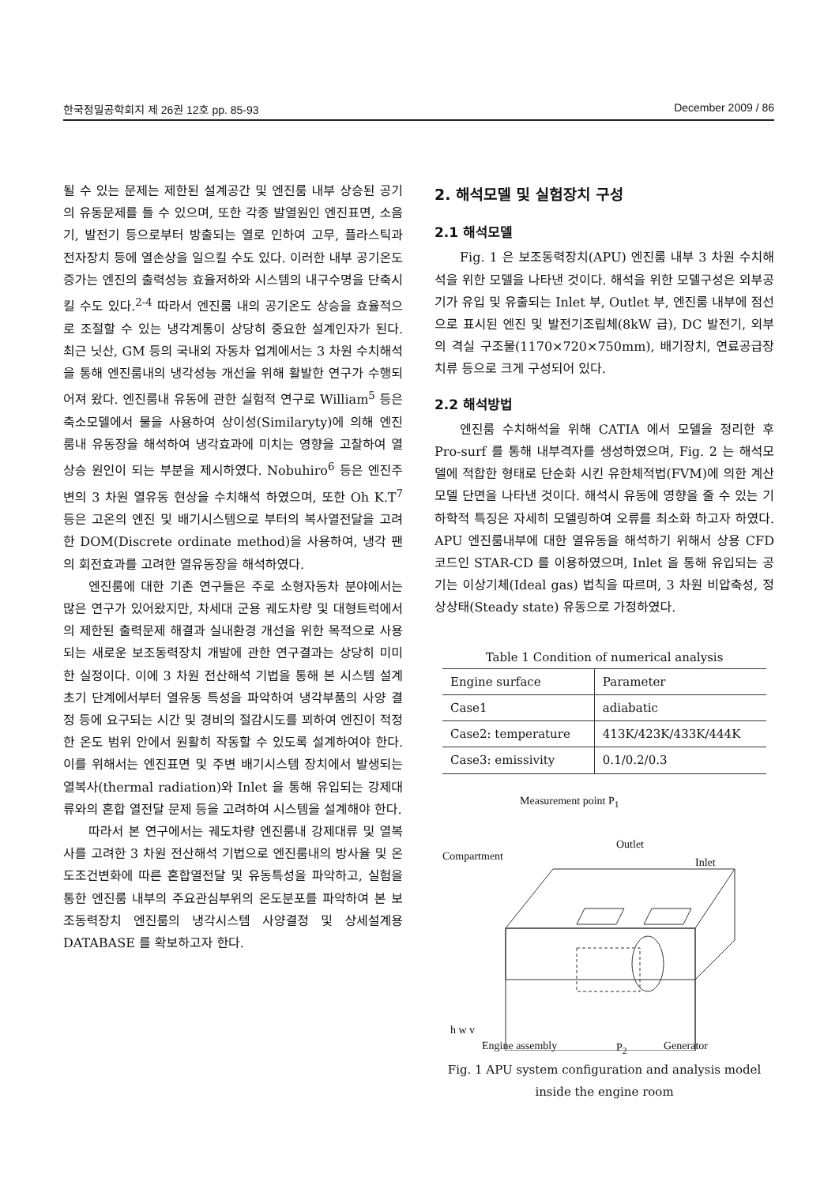한국정밀공학회지 제 26권 12호 pp. 85-93 December 2009 / 86
될 수 있는 문제는 제한된 설계공간 및 엔진룸 내부 상승된 공기의 유동문제를 들 수 있으며, 또한 각종 발열원인 엔진표면, 소음기, 발전기 등으로부터 방출되는 열로 인하여 고무, 플라스틱과 전자장치 등에 열손상을 일으킬 수도 있다. 이러한 내부 공기온도 증가는 엔진의 출력성능 효율저하와 시스템의 내구수명을 단축시킬 수도 있다.<sup>2-4</sup> 따라서 엔진룸 내의 공기온도 상승을 효율적으로 조절할 수 있는 냉각계통이 상당히 중요한 설계인자가 된다. 최근 닛산, GM 등의 국내외 자동차 업계에서는 3 차원 수치해석을 통해 엔진룸내의 냉각성능 개선을 위해 활발한 연구가 수행되어져 왔다. 엔진룸내 유동에 관한 실험적 연구로 William<sup>5</sup> 등은 축소모델에서 물을 사용하여 상이성(Similaryty)에 의해 엔진룸내 유동장을 해석하여 냉각효과에 미치는 영향을 고찰하여 열상승 원인이 되는 부분을 제시하였다. Nobuhiro<sup>6</sup> 등은 엔진주변의 3 차원 열유동 현상을 수치해석 하였으며, 또한 Oh K.T<sup>7</sup> 등은 고온의 엔진 및 배기시스템으로 부터의 복사열전달을 고려한 DOM(Discrete ordinate method)을 사용하여, 냉각 팬의 회전효과를 고려한 열유동장을 해석하였다.
엔진룸에 대한 기존 연구들은 주로 소형자동차 분야에서는 많은 연구가 있어왔지만, 차세대 군용 궤도차량 및 대형트럭에서의 제한된 출력문제 해결과 실내환경 개선을 위한 목적으로 사용되는 새로운 보조동력장치 개발에 관한 연구결과는 상당히 미미한 실정이다. 이에 3 차원 전산해석 기법을 통해 본 시스템 설계초기 단계에서부터 열유동 특성을 파악하여 냉각부품의 사양 결정 등에 요구되는 시간 및 경비의 절감시도를 꾀하여 엔진이 적정한 온도 범위 안에서 원활히 작동할 수 있도록 설계하여야 한다. 이를 위해서는 엔진표면 및 주변 배기시스템 장치에서 발생되는 열복사(thermal radiation)와 Inlet 을 통해 유입되는 강제대류와의 혼합 열전달 문제 등을 고려하여 시스템을 설계해야 한다.
따라서 본 연구에서는 궤도차량 엔진룸내 강제대류 및 열복사를 고려한 3 차원 전산해석 기법으로 엔진룸내의 방사율 및 온도조건변화에 따른 혼합열전달 및 유동특성을 파악하고, 실험을 통한 엔진룸 내부의 주요관심부위의 온도분포를 파악하여 본 보조동력장치 엔진룸의 냉각시스템 사양결정 및 상세설계용 DATABASE 를 확보하고자 한다.
2. 해석모델 및 실험장치 구성
2.1 해석모델
Fig. 1 은 보조동력장치(APU) 엔진룸 내부 3 차원 수치해석을 위한 모델을 나타낸 것이다. 해석을 위한 모델구성은 외부공기가 유입 및 유출되는 Inlet 부, Outlet 부, 엔진룸 내부에 점선으로 표시된 엔진 및 발전기조립체(8kW 급), DC 발전기, 외부의 격실 구조물(1170×720×750mm), 배기장치, 연료공급장치류 등으로 크게 구성되어 있다.
2.2 해석방법
엔진룸 수치해석을 위해 CATIA 에서 모델을 정리한 후 Pro-surf 를 통해 내부격자를 생성하였으며, Fig. 2 는 해석모델에 적합한 형태로 단순화 시킨 유한체적법(FVM)에 의한 계산모델 단면을 나타낸 것이다. 해석시 유동에 영향을 줄 수 있는 기하학적 특징은 자세히 모델링하여 오류를 최소화 하고자 하였다. APU 엔진룸내부에 대한 열유동을 해석하기 위해서 상용 CFD 코드인 STAR-CD 를 이용하였으며, Inlet 을 통해 유입되는 공기는 이상기체(Ideal gas) 법칙을 따르며, 3 차원 비압축성, 정상상태(Steady state) 유동으로 가정하였다.
Table 1 Condition of numerical analysis
| Engine surface | Parameter |
| --- | --- |
| Case1 | adiabatic |
| Case2: temperature | 413K/423K/433K/444K |
| Case3: emissivity | 0.1/0.2/0.3 |
Measurement point P<sub>1</sub>
Compartment
Outlet
Inlet
h w v
Engine assembly P<sub>2</sub> Generator
Fig. 1 APU system configuration and analysis model inside the engine room